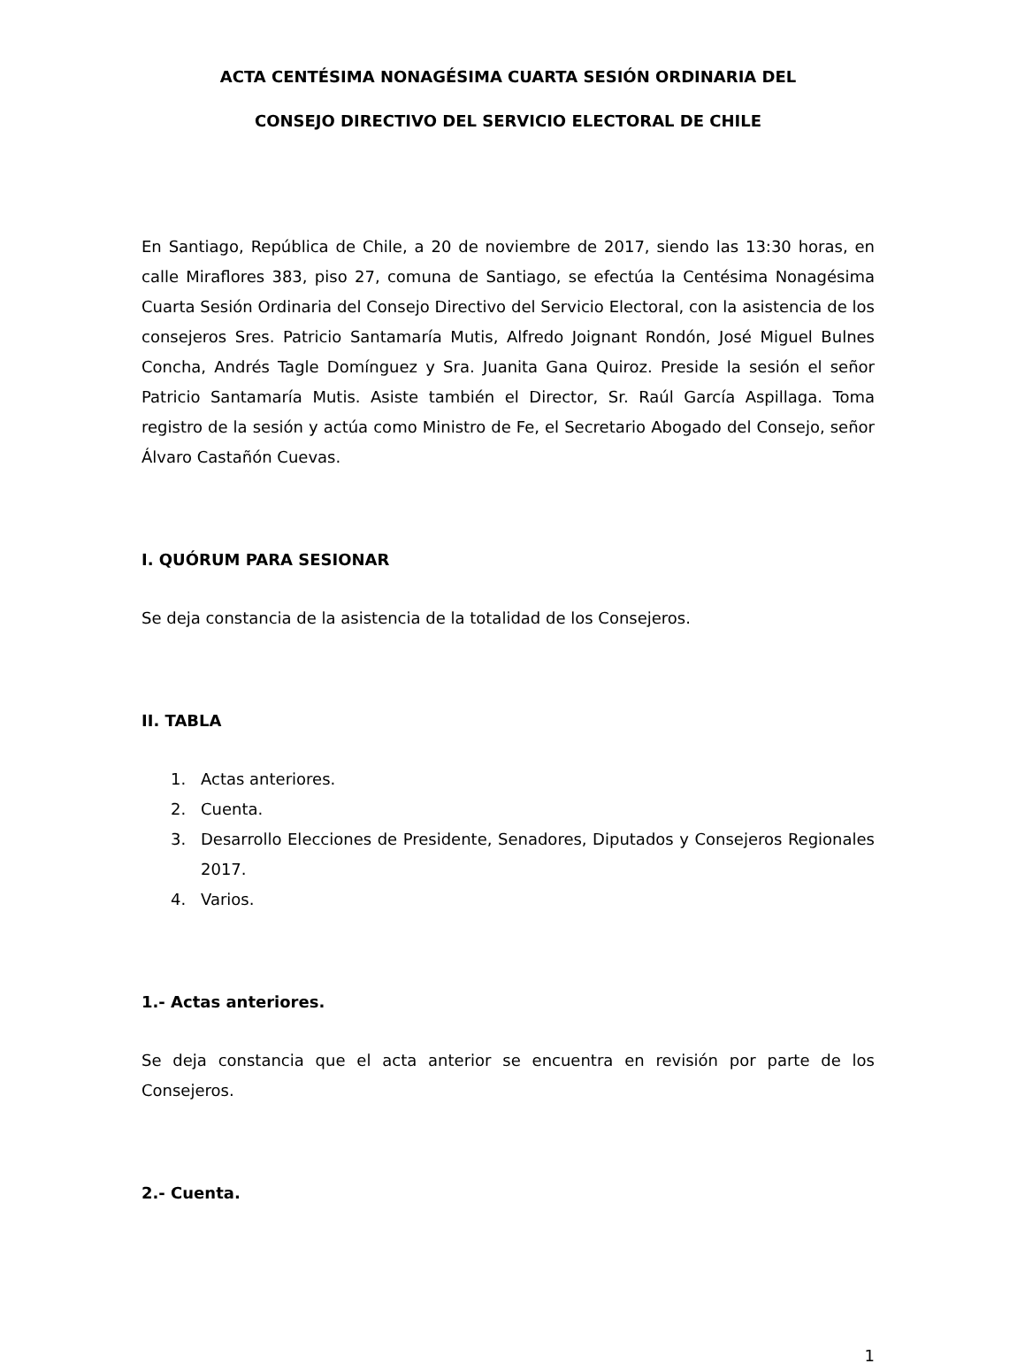ACTA CENTÉSIMA NONAGÉSIMA CUARTA SESIÓN ORDINARIA DEL
CONSEJO DIRECTIVO DEL SERVICIO ELECTORAL DE CHILE
En Santiago, República de Chile, a 20 de noviembre de 2017, siendo las 13:30 horas, en calle Miraflores 383, piso 27, comuna de Santiago, se efectúa la Centésima Nonagésima Cuarta Sesión Ordinaria del Consejo Directivo del Servicio Electoral, con la asistencia de los consejeros Sres. Patricio Santamaría Mutis, Alfredo Joignant Rondón, José Miguel Bulnes Concha, Andrés Tagle Domínguez y Sra. Juanita Gana Quiroz. Preside la sesión el señor Patricio Santamaría Mutis. Asiste también el Director, Sr. Raúl García Aspillaga. Toma registro de la sesión y actúa como Ministro de Fe, el Secretario Abogado del Consejo, señor Álvaro Castañón Cuevas.
I. QUÓRUM PARA SESIONAR
Se deja constancia de la asistencia de la totalidad de los Consejeros.
II. TABLA
1. Actas anteriores.
2. Cuenta.
3. Desarrollo Elecciones de Presidente, Senadores, Diputados y Consejeros Regionales 2017.
4. Varios.
1.- Actas anteriores.
Se deja constancia que el acta anterior se encuentra en revisión por parte de los Consejeros.
2.- Cuenta.
1